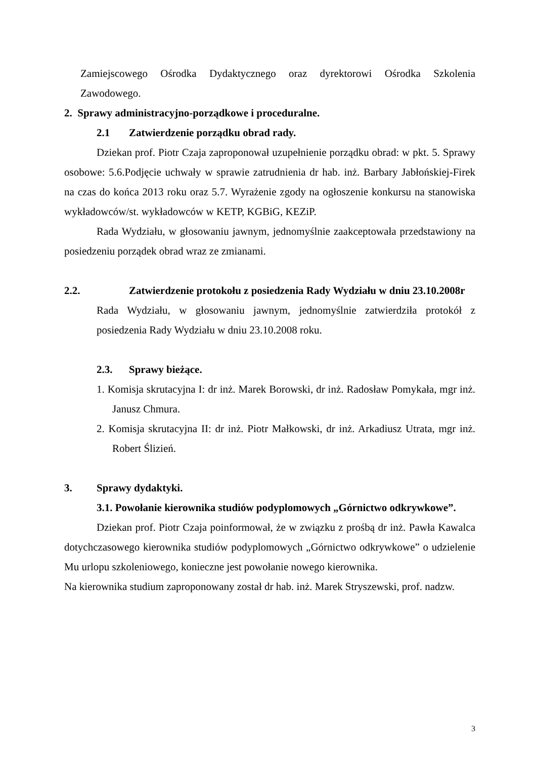Zamiejscowego Ośrodka Dydaktycznego oraz dyrektorowi Ośrodka Szkolenia Zawodowego.
2. Sprawy administracyjno-porządkowe i proceduralne.
2.1 Zatwierdzenie porządku obrad rady.
Dziekan prof. Piotr Czaja zaproponował uzupełnienie porządku obrad: w pkt. 5. Sprawy osobowe: 5.6.Podjęcie uchwały w sprawie zatrudnienia dr hab. inż. Barbary Jabłońskiej-Firek na czas do końca 2013 roku oraz 5.7. Wyrażenie zgody na ogłoszenie konkursu na stanowiska wykładowców/st. wykładowców w KETP, KGBiG, KEZiP.
Rada Wydziału, w głosowaniu jawnym, jednomyślnie zaakceptowała przedstawiony na posiedzeniu porządek obrad wraz ze zmianami.
2.2. Zatwierdzenie protokołu z posiedzenia Rady Wydziału w dniu 23.10.2008r
Rada Wydziału, w głosowaniu jawnym, jednomyślnie zatwierdziła protokół z posiedzenia Rady Wydziału w dniu 23.10.2008 roku.
2.3. Sprawy bieżące.
1. Komisja skrutacyjna I: dr inż. Marek Borowski, dr inż. Radosław Pomykała, mgr inż. Janusz Chmura.
2. Komisja skrutacyjna II: dr inż. Piotr Małkowski, dr inż. Arkadiusz Utrata, mgr inż. Robert Ślizień.
3. Sprawy dydaktyki.
3.1. Powołanie kierownika studiów podyplomowych „Górnictwo odkrywkowe”.
Dziekan prof. Piotr Czaja poinformował, że w związku z prośbą dr inż. Pawła Kawalca dotychczasowego kierownika studiów podyplomowych „Górnictwo odkrywkowe” o udzielenie Mu urlopu szkoleniowego, konieczne jest powołanie nowego kierownika.
Na kierownika studium zaproponowany został dr hab. inż. Marek Stryszewski, prof. nadzw.
3